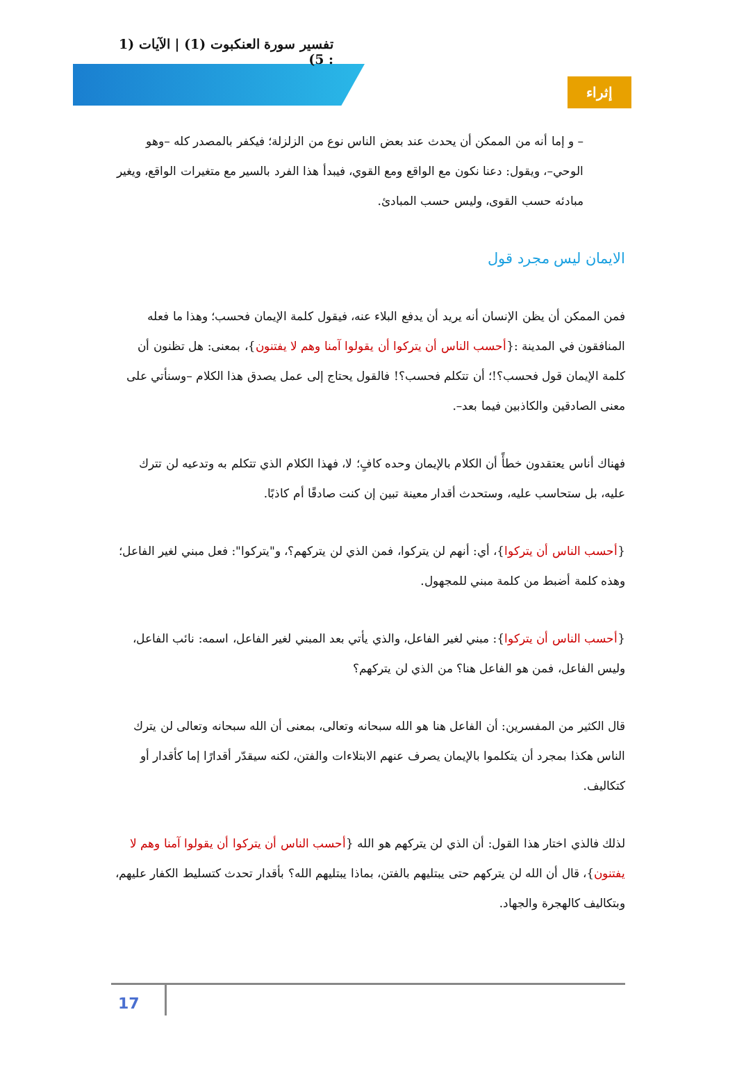تفسير سورة العنكبوت (1) | الآيات (1 : 5)
إثراء
– و إما أنه من الممكن أن يحدث عند بعض الناس نوع من الزلزلة؛ فيكفر بالمصدر كله –وهو الوحي–، ويقول: دعنا نكون مع الواقع ومع القوي، فيبدأ هذا الفرد بالسير مع متغيرات الواقع، ويغير مبادئه حسب القوى، وليس حسب المبادئ.
الايمان ليس مجرد قول
فمن الممكن أن يظن الإنسان أنه يريد أن يدفع البلاء عنه، فيقول كلمة الإيمان فحسب؛ وهذا ما فعله المنافقون في المدينة :{أحسب الناس أن يتركوا أن يقولوا آمنا وهم لا يفتنون}، بمعنى: هل تظنون أن كلمة الإيمان قول فحسب؟!؛ أن تتكلم فحسب؟! فالقول يحتاج إلى عمل يصدق هذا الكلام –وسنأتي على معنى الصادقين والكاذبين فيما بعد–.
فهناك أناس يعتقدون خطأً أن الكلام بالإيمان وحده كافٍ؛ لا، فهذا الكلام الذي تتكلم به وتدعيه لن تترك عليه، بل ستحاسب عليه، وستحدث أقدار معينة تبين إن كنت صادقًا أم كاذبًا.
{أحسب الناس أن يتركوا}، أي: أنهم لن يتركوا، فمن الذي لن يتركهم؟، و"يتركوا": فعل مبني لغير الفاعل؛ وهذه كلمة أضبط من كلمة مبني للمجهول.
{أحسب الناس أن يتركوا}: مبني لغير الفاعل، والذي يأتي بعد المبني لغير الفاعل، اسمه: نائب الفاعل، وليس الفاعل، فمن هو الفاعل هنا؟ من الذي لن يتركهم؟
قال الكثير من المفسرين: أن الفاعل هنا هو الله سبحانه وتعالى، بمعنى أن الله سبحانه وتعالى لن يترك الناس هكذا بمجرد أن يتكلموا بالإيمان يصرف عنهم الابتلاءات والفتن، لكنه سيقدّر أقدارًا إما كأقدار أو كتكاليف.
لذلك فالذي اختار هذا القول: أن الذي لن يتركهم هو الله {أحسب الناس أن يتركوا أن يقولوا آمنا وهم لا يفتنون}، قال أن الله لن يتركهم حتى يبتليهم بالفتن، بماذا يبتليهم الله؟ بأقدار تحدث كتسليط الكفار عليهم، وبتكاليف كالهجرة والجهاد.
17